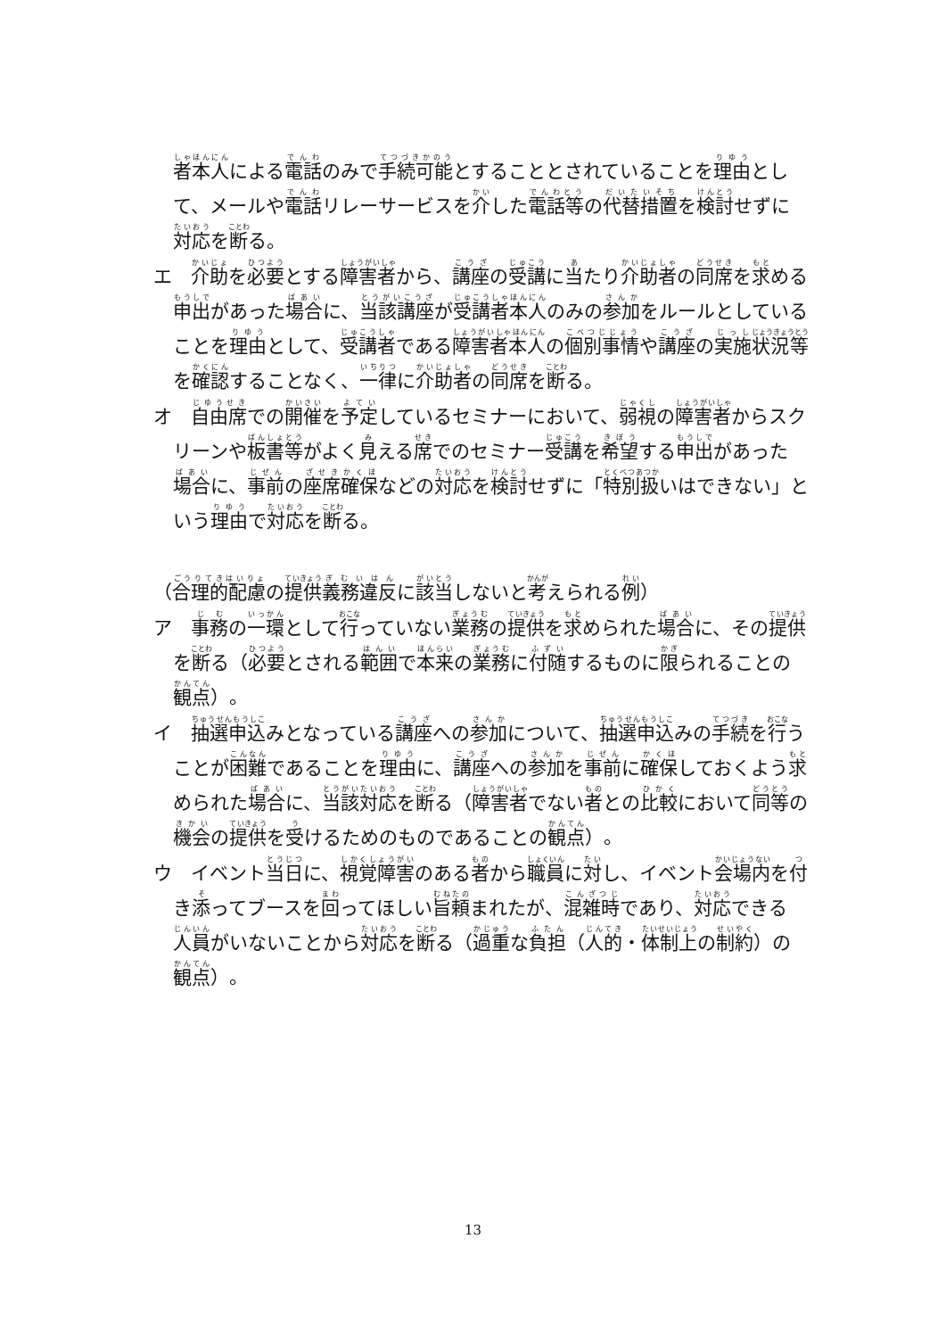者本人による電話のみで手続可能とすることとされていることを理由として、メールや電話リレーサービスを介した電話等の代替措置を検討せずに対応を断る。
エ　介助を必要とする障害者から、講座の受講に当たり介助者の同席を求める申出があった場合に、当該講座が受講者本人のみの参加をルールとしていることを理由として、受講者である障害者本人の個別事情や講座の実施状況等を確認することなく、一律に介助者の同席を断る。
オ　自由席での開催を予定しているセミナーにおいて、弱視の障害者からスクリーンや板書等がよく見える席でのセミナー受講を希望する申出があった場合に、事前の座席確保などの対応を検討せずに「特別扱いはできない」という理由で対応を断る。
（合理的配慮の提供義務違反に該当しないと考えられる例）
ア　事務の一環として行っていない業務の提供を求められた場合に、その提供を断る（必要とされる範囲で本来の業務に付随するものに限られることの観点）。
イ　抽選申込みとなっている講座への参加について、抽選申込みの手続を行うことが困難であることを理由に、講座への参加を事前に確保しておくよう求められた場合に、当該対応を断る（障害者でない者との比較において同等の機会の提供を受けるためのものであることの観点）。
ウ　イベント当日に、視覚障害のある者から職員に対し、イベント会場内を付き添ってブースを回ってほしい旨頼まれたが、混雑時であり、対応できる人員がいないことから対応を断る（過重な負担（人的・体制上の制約）の観点）。
13